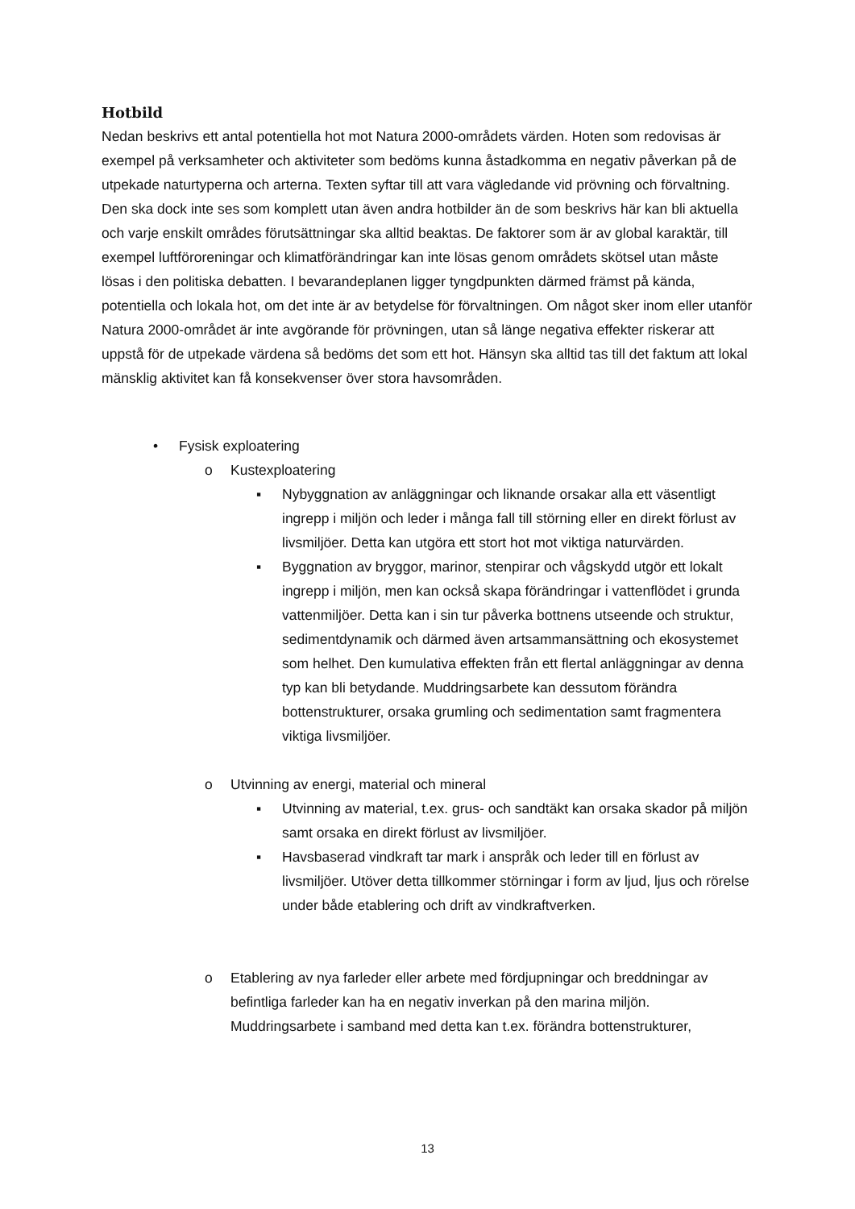Hotbild
Nedan beskrivs ett antal potentiella hot mot Natura 2000-områdets värden. Hoten som redovisas är exempel på verksamheter och aktiviteter som bedöms kunna åstadkomma en negativ påverkan på de utpekade naturtyperna och arterna. Texten syftar till att vara vägledande vid prövning och förvaltning. Den ska dock inte ses som komplett utan även andra hotbilder än de som beskrivs här kan bli aktuella och varje enskilt områdes förutsättningar ska alltid beaktas. De faktorer som är av global karaktär, till exempel luftföroreningar och klimatförändringar kan inte lösas genom områdets skötsel utan måste lösas i den politiska debatten. I bevarandeplanen ligger tyngdpunkten därmed främst på kända, potentiella och lokala hot, om det inte är av betydelse för förvaltningen. Om något sker inom eller utanför Natura 2000-området är inte avgörande för prövningen, utan så länge negativa effekter riskerar att uppstå för de utpekade värdena så bedöms det som ett hot. Hänsyn ska alltid tas till det faktum att lokal mänsklig aktivitet kan få konsekvenser över stora havsområden.
• Fysisk exploatering
o Kustexploatering
▪ Nybyggnation av anläggningar och liknande orsakar alla ett väsentligt ingrepp i miljön och leder i många fall till störning eller en direkt förlust av livsmiljöer. Detta kan utgöra ett stort hot mot viktiga naturvärden.
▪ Byggnation av bryggor, marinor, stenpirar och vågskydd utgör ett lokalt ingrepp i miljön, men kan också skapa förändringar i vattenflödet i grunda vattenmiljöer. Detta kan i sin tur påverka bottnens utseende och struktur, sedimentdynamik och därmed även artsammansättning och ekosystemet som helhet. Den kumulativa effekten från ett flertal anläggningar av denna typ kan bli betydande. Muddringsarbete kan dessutom förändra bottenstrukturer, orsaka grumling och sedimentation samt fragmentera viktiga livsmiljöer.
o Utvinning av energi, material och mineral
▪ Utvinning av material, t.ex. grus- och sandtäkt kan orsaka skador på miljön samt orsaka en direkt förlust av livsmiljöer.
▪ Havsbaserad vindkraft tar mark i anspråk och leder till en förlust av livsmiljöer. Utöver detta tillkommer störningar i form av ljud, ljus och rörelse under både etablering och drift av vindkraftverken.
o Etablering av nya farleder eller arbete med fördjupningar och breddningar av befintliga farleder kan ha en negativ inverkan på den marina miljön. Muddringsarbete i samband med detta kan t.ex. förändra bottenstrukturer,
13